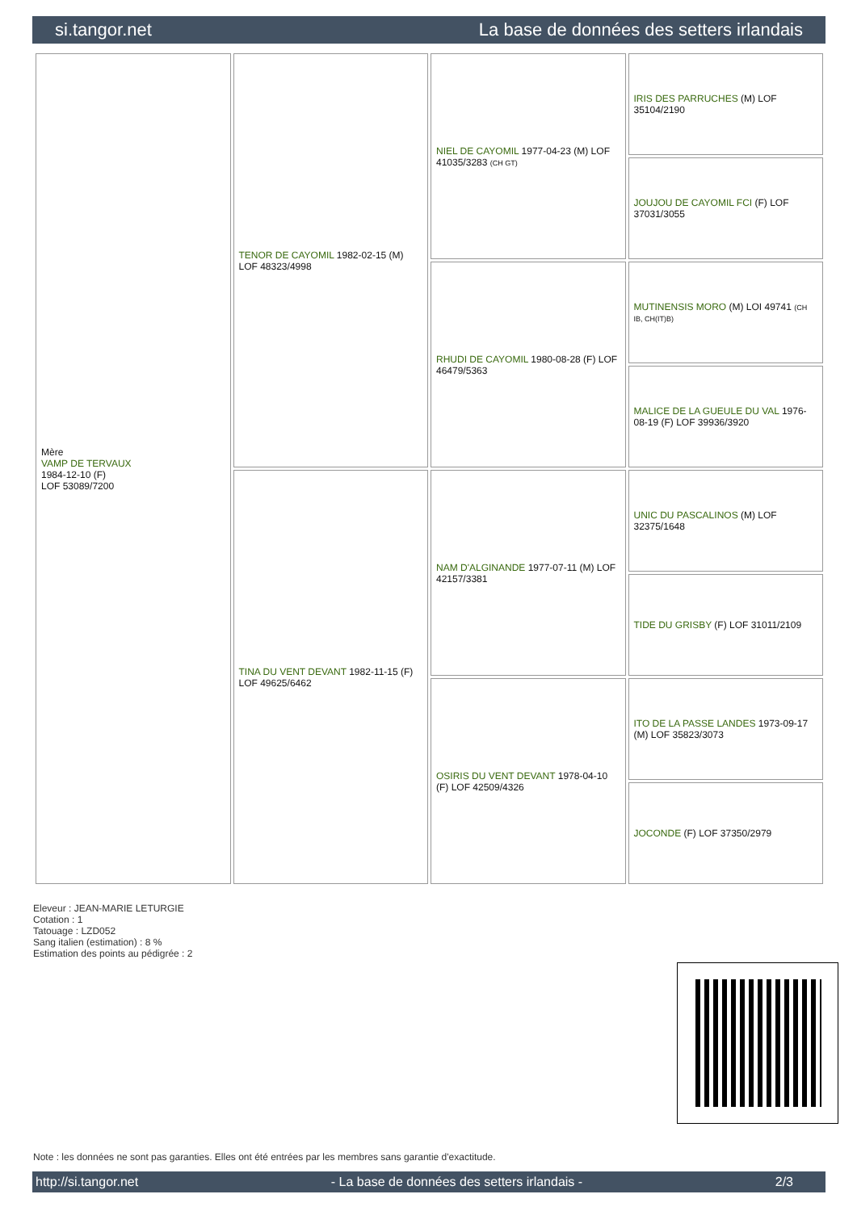si.tangor.net La base de données des setters irlandais
| Mère VAMP DE TERVAUX 1984-12-10 (F) LOF 53089/7200 | TENOR DE CAYOMIL 1982-02-15 (M) LOF 48323/4998 | NIEL DE CAYOMIL 1977-04-23 (M) LOF 41035/3283 (CH GT) | IRIS DES PARRUCHES (M) LOF 35104/2190 |
| | | | JOUJOU DE CAYOMIL FCI (F) LOF 37031/3055 |
| | | RHUDI DE CAYOMIL 1980-08-28 (F) LOF 46479/5363 | MUTINENSIS MORO (M) LOI 49741 (CH IB, CH(IT)B) |
| | | | MALICE DE LA GUEULE DU VAL 1976-08-19 (F) LOF 39936/3920 |
| | TINA DU VENT DEVANT 1982-11-15 (F) LOF 49625/6462 | NAM D'ALGINANDE 1977-07-11 (M) LOF 42157/3381 | UNIC DU PASCALINOS (M) LOF 32375/1648 |
| | | | TIDE DU GRISBY (F) LOF 31011/2109 |
| | | OSIRIS DU VENT DEVANT 1978-04-10 (F) LOF 42509/4326 | ITO DE LA PASSE LANDES 1973-09-17 (M) LOF 35823/3073 |
| | | | JOCONDE (F) LOF 37350/2979 |
Eleveur : JEAN-MARIE LETURGIE
Cotation : 1
Tatouage : LZD052
Sang italien (estimation) : 8 %
Estimation des points au pédigrée : 2
Note : les données ne sont pas garanties. Elles ont été entrées par les membres sans garantie d'exactitude.
http://si.tangor.net - La base de données des setters irlandais - 2/3